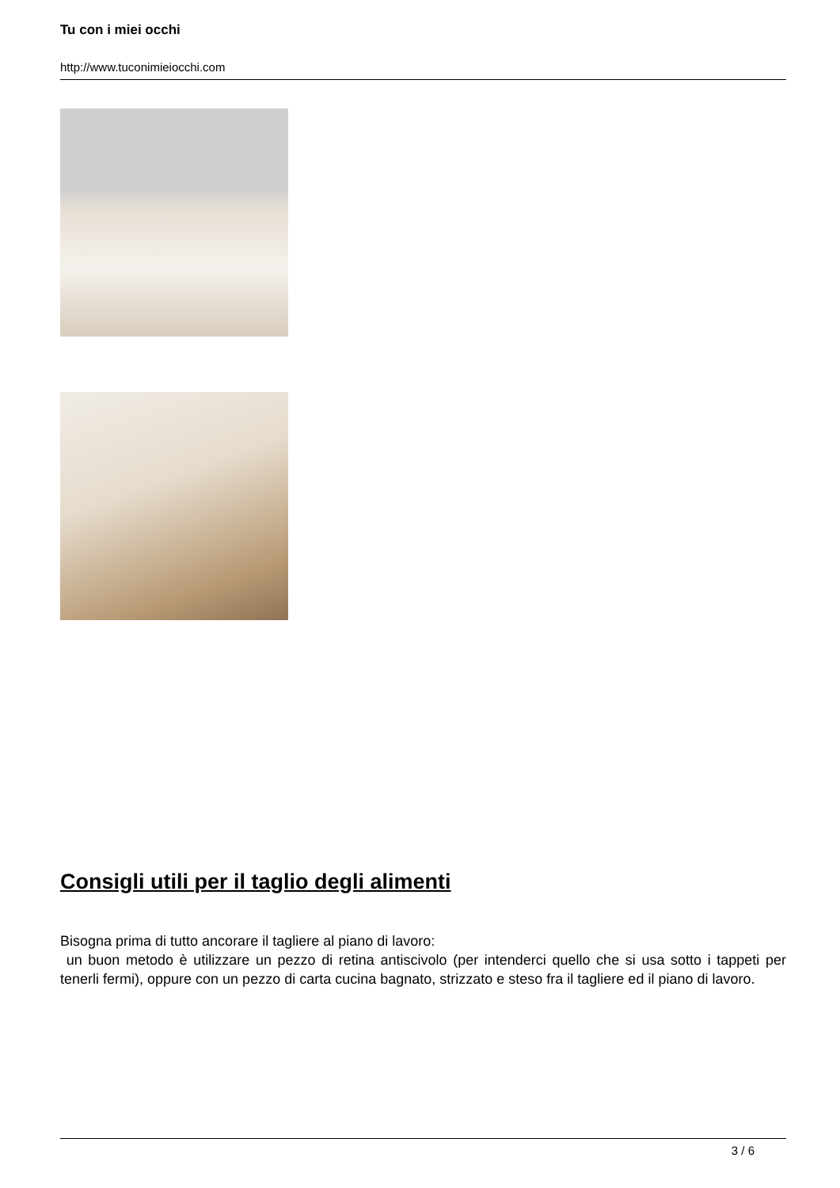Tu con i miei occhi
http://www.tuconimieiocchi.com
Consigli utili per il taglio degli alimenti
Bisogna prima di tutto ancorare il tagliere al piano di lavoro:
un buon metodo è utilizzare un pezzo di retina antiscivolo (per intenderci quello che si usa sotto i tappeti per tenerli fermi), oppure con un pezzo di carta cucina bagnato, strizzato e steso fra il tagliere ed il piano di lavoro.
3 / 6